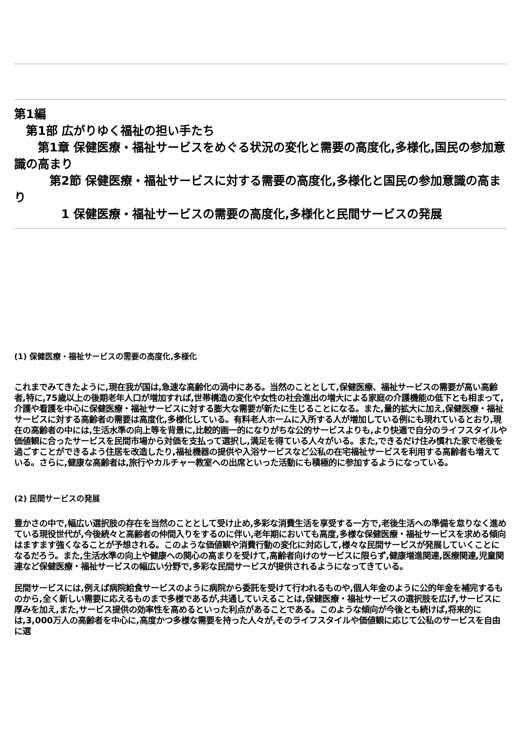第1編
　第1部 広がりゆく福祉の担い手たち
　　第1章 保健医療・福祉サービスをめぐる状況の変化と需要の高度化,多様化,国民の参加意識の高まり
　　　第2節 保健医療・福祉サービスに対する需要の高度化,多様化と国民の参加意識の高まり
　　　　1 保健医療・福祉サービスの需要の高度化,多様化と民間サービスの発展
(1) 保健医療・福祉サービスの需要の高度化,多様化
これまでみてきたように,現在我が国は,急速な高齢化の渦中にある。当然のこととして,保健医療、福祉サービスの需要が高い高齢者,特に,75歳以上の後期老年人口が増加すれば,世帯構造の変化や女性の社会進出の増大による家庭の介護機能の低下とも相まって,介護や看護を中心に保健医療・福祉サービスに対する膨大な需要が新たに生じることになる。また,量的拡大に加え,保健医療・福祉サービスに対する高齢者の需要は高度化,多様化している。有料老人ホームに入所する人が増加している例にも現れているとおり,現在の高齢者の中には,生活水準の向上等を背景に,比較的画一的になりがちな公的サービスよりも,より快適で自分のライフスタイルや価値観に合ったサービスを民間市場から対価を支払って選択し,満足を得ている人々がいる。また,できるだけ住み慣れた家で老後を過ごすことができるよう住居を改造したり,福祉機器の提供や入浴サービスなど公私の在宅福祉サービスを利用する高齢者も増えている。さらに,健康な高齢者は,旅行やカルチャー教室への出席といった活動にも積極的に参加するようになっている。
(2) 民間サービスの発展
豊かさの中で,幅広い選択肢の存在を当然のこととして受け止め,多彩な消費生活を享受する一方で,老後生活への準備を怠りなく進めている現役世代が,今後続々と高齢者の仲間入りをするのに伴い,老年期においても高度,多様な保健医療・福祉サービスを求める傾向はますます強くなることが予想される。このような価値観や消費行動の変化に対応して,様々な民間サービスが発展していくことになるだろう。また,生活水準の向上や健康への関心の高まりを受けて,高齢者向けのサービスに限らず,健康増進関連,医療関連,児童関連など保健医療・福祉サービスの幅広い分野で,多彩な民間サービスが提供されるようになってきている。
民間サービスには,例えば病院給食サービスのように病院から委託を受けて行われるものや,個人年金のように公的年金を補完するものから,全く新しい需要に応えるものまで多様であるが,共通していえることは,保健医療・福祉サービスの選択肢を広げ,サービスに厚みを加え,また,サービス提供の効率性を高めるといった利点があることである。このような傾向が今後とも続けば,将来的には,3,000万人の高齢者を中心に,高度かつ多様な需要を持った人々が,そのライフスタイルや価値観に応じて公私のサービスを自由に選